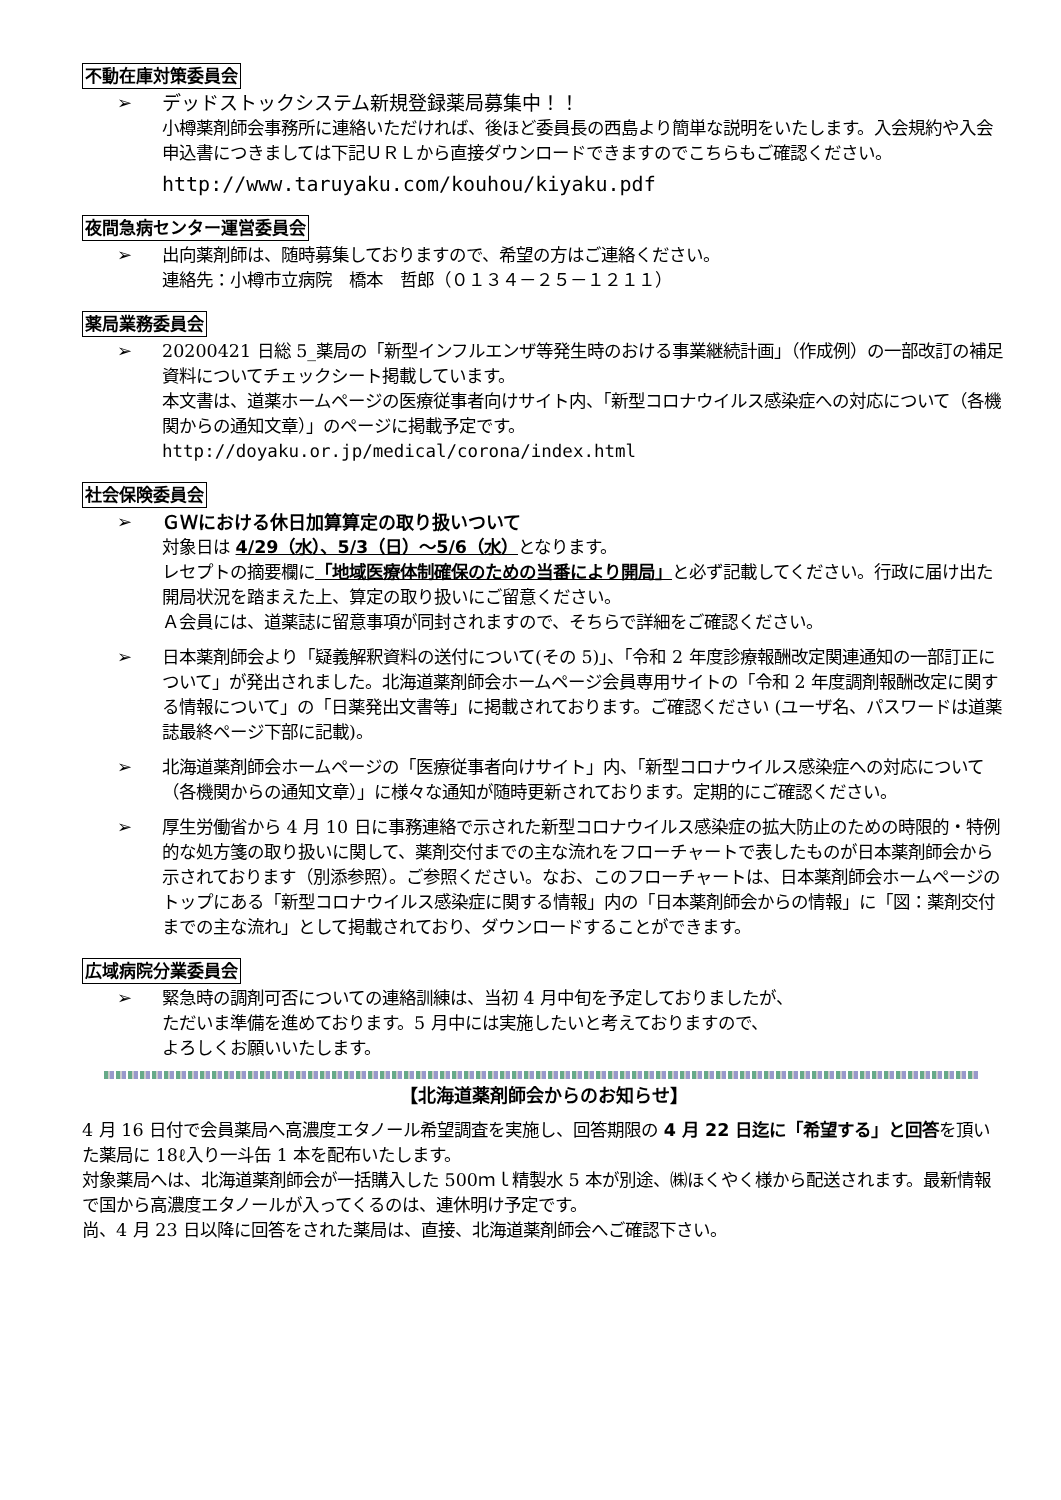不動在庫対策委員会
➢ デッドストックシステム新規登録薬局募集中！！
小樽薬剤師会事務所に連絡いただければ、後ほど委員長の西島より簡単な説明をいたします。入会規約や入会申込書につきましては下記ＵＲＬから直接ダウンロードできますのでこちらもご確認ください。
http://www.taruyaku.com/kouhou/kiyaku.pdf
夜間急病センター運営委員会
➢ 出向薬剤師は、随時募集しておりますので、希望の方はご連絡ください。
連絡先：小樽市立病院　橋本　哲郎（０１３４－２５－１２１１）
薬局業務委員会
➢ 20200421 日総 5_薬局の「新型インフルエンザ等発生時のおける事業継続計画」（作成例）の一部改訂の補足資料についてチェックシート掲載しています。
本文書は、道薬ホームページの医療従事者向けサイト内、「新型コロナウイルス感染症への対応について（各機関からの通知文章）」のページに掲載予定です。
http://doyaku.or.jp/medical/corona/index.html
社会保険委員会
➢ ＧＷにおける休日加算算定の取り扱いついて
対象日は 4/29（水）、5/3（日）～5/6（水）となります。
レセプトの摘要欄に「地域医療体制確保のための当番により開局」と必ず記載してください。行政に届け出た開局状況を踏まえた上、算定の取り扱いにご留意ください。
Ａ会員には、道薬誌に留意事項が同封されますので、そちらで詳細をご確認ください。
➢ 日本薬剤師会より「疑義解釈資料の送付について(その 5)」、「令和 2 年度診療報酬改定関連通知の一部訂正について」が発出されました。北海道薬剤師会ホームページ会員専用サイトの「令和 2 年度調剤報酬改定に関する情報について」の「日薬発出文書等」に掲載されております。ご確認ください (ユーザ名、パスワードは道薬誌最終ページ下部に記載)。
➢ 北海道薬剤師会ホームページの「医療従事者向けサイト」内、「新型コロナウイルス感染症への対応について（各機関からの通知文章）」に様々な通知が随時更新されております。定期的にご確認ください。
➢ 厚生労働省から 4 月 10 日に事務連絡で示された新型コロナウイルス感染症の拡大防止のための時限的・特例的な処方箋の取り扱いに関して、薬剤交付までの主な流れをフローチャートで表したものが日本薬剤師会から示されております（別添参照）。ご参照ください。なお、このフローチャートは、日本薬剤師会ホームページのトップにある「新型コロナウイルス感染症に関する情報」内の「日本薬剤師会からの情報」に「図：薬剤交付までの主な流れ」として掲載されており、ダウンロードすることができます。
広域病院分業委員会
➢ 緊急時の調剤可否についての連絡訓練は、当初 4 月中旬を予定しておりましたが、
ただいま準備を進めております。5 月中には実施したいと考えておりますので、
よろしくお願いいたします。
【北海道薬剤師会からのお知らせ】
4 月 16 日付で会員薬局へ高濃度エタノール希望調査を実施し、回答期限の 4 月 22 日迄に「希望する」と回答を頂いた薬局に 18ℓ入り一斗缶 1 本を配布いたします。
対象薬局へは、北海道薬剤師会が一括購入した 500ｍｌ精製水 5 本が別途、㈱ほくやく様から配送されます。最新情報で国から高濃度エタノールが入ってくるのは、連休明け予定です。
尚、4 月 23 日以降に回答をされた薬局は、直接、北海道薬剤師会へご確認下さい。